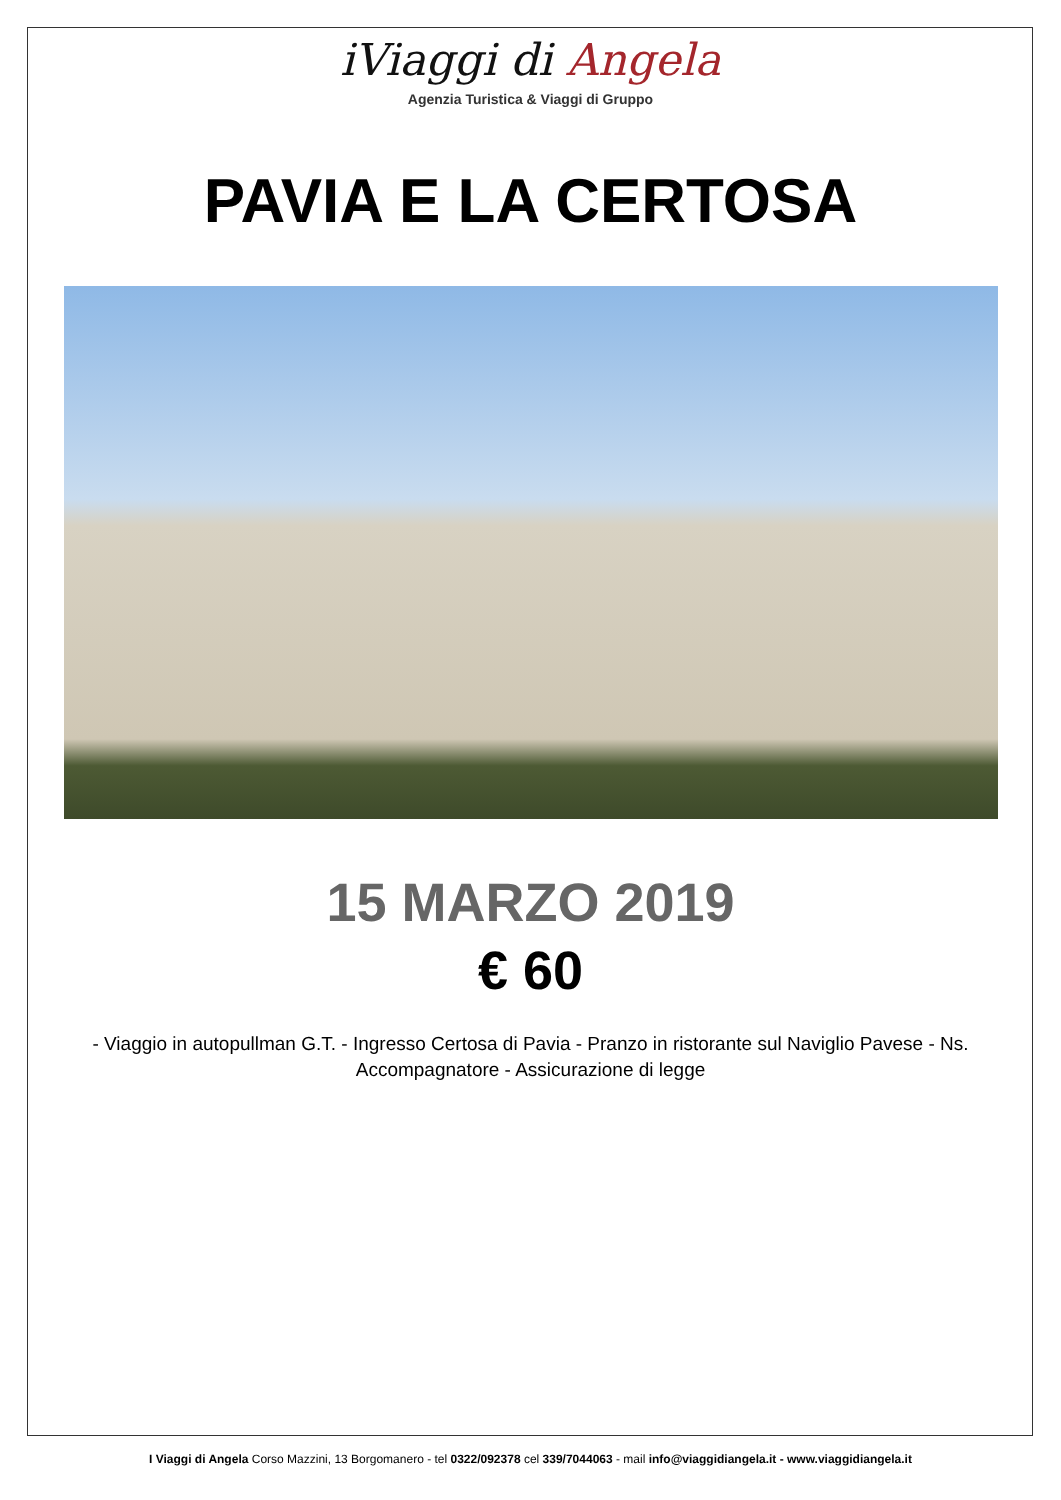iViaggi di Angela
Agenzia Turistica & Viaggi di Gruppo
PAVIA E LA CERTOSA
15 MARZO 2019
€ 60
- Viaggio in autopullman G.T. - Ingresso Certosa di Pavia - Pranzo in ristorante sul Naviglio Pavese - Ns. Accompagnatore - Assicurazione di legge
I Viaggi di Angela Corso Mazzini, 13 Borgomanero - tel 0322/092378 cel 339/7044063 - mail info@viaggidiangela.it - www.viaggidiangela.it